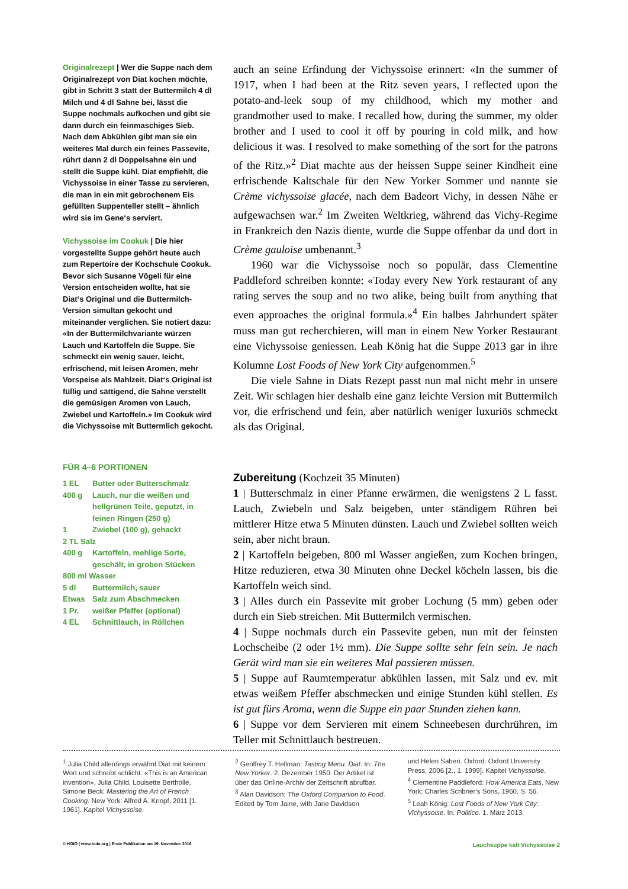Originalrezept | Wer die Suppe nach dem Originalrezept von Diat kochen möchte, gibt in Schritt 3 statt der Buttermilch 4 dl Milch und 4 dl Sahne bei, lässt die Suppe nochmals aufkochen und gibt sie dann durch ein feinmaschiges Sieb. Nach dem Abkühlen gibt man sie ein weiteres Mal durch ein feines Passevite, rührt dann 2 dl Doppelsahne ein und stellt die Suppe kühl. Diat empfiehlt, die Vichyssoise in einer Tasse zu servieren, die man in ein mit gebrochenem Eis gefüllten Suppenteller stellt – ähnlich wird sie im Gene‘s serviert.
Vichyssoise im Cookuk | Die hier vorgestellte Suppe gehört heute auch zum Repertoire der Kochschule Cookuk. Bevor sich Susanne Vögeli für eine Version entscheiden wollte, hat sie Diat‘s Original und die Buttermilch-Version simultan gekocht und miteinander verglichen. Sie notiert dazu: «In der Buttermilchvariante würzen Lauch und Kartoffeln die Suppe. Sie schmeckt ein wenig sauer, leicht, erfrischend, mit leisen Aromen, mehr Vorspeise als Mahlzeit. Diat‘s Original ist füllig und sättigend, die Sahne verstellt die gemüsigen Aromen von Lauch, Zwiebel und Kartoffeln.» Im Cookuk wird die Vichyssoise mit Buttermlich gekocht.
FÜR 4–6 PORTIONEN
| 1 EL | Butter oder Butterschmalz |
| 400 g | Lauch, nur die weißen und hellgrünen Teile, geputzt, in feinen Ringen (250 g) |
| 1 | Zwiebel (100 g), gehackt |
| 2 TL Salz | |
| 400 g | Kartoffeln, mehlige Sorte, geschält, in groben Stücken |
| 800 ml Wasser | |
| 5 dl | Buttermilch, sauer |
| Etwas | Salz zum Abschmecken |
| 1 Pr. | weißer Pfeffer (optional) |
| 4 EL | Schnittlauch, in Röllchen |
auch an seine Erfindung der Vichyssoise erinnert: «In the summer of 1917, when I had been at the Ritz seven years, I reflected upon the potato-and-leek soup of my childhood, which my mother and grandmother used to make. I recalled how, during the summer, my older brother and I used to cool it off by pouring in cold milk, and how delicious it was. I resolved to make something of the sort for the patrons of the Ritz.»<sup>2</sup> Diat machte aus der heissen Suppe seiner Kindheit eine erfrischende Kaltschale für den New Yorker Sommer und nannte sie Crème vichyssoise glacée, nach dem Badeort Vichy, in dessen Nähe er aufgewachsen war.<sup>2</sup> Im Zweiten Weltkrieg, während das Vichy-Regime in Frankreich den Nazis diente, wurde die Suppe offenbar da und dort in Crème gauloise umbenannt.<sup>3</sup>
1960 war die Vichyssoise noch so populär, dass Clementine Paddleford schreiben konnte: «Today every New York restaurant of any rating serves the soup and no two alike, being built from anything that even approaches the original formula.»<sup>4</sup> Ein halbes Jahrhundert später muss man gut recherchieren, will man in einem New Yorker Restaurant eine Vichyssoise geniessen. Leah König hat die Suppe 2013 gar in ihre Kolumne Lost Foods of New York City aufgenommen.<sup>5</sup>
Die viele Sahne in Diats Rezept passt nun mal nicht mehr in unsere Zeit. Wir schlagen hier deshalb eine ganz leichte Version mit Buttermilch vor, die erfrischend und fein, aber natürlich weniger luxuriös schmeckt als das Original.
Zubereitung (Kochzeit 35 Minuten)
1 | Butterschmalz in einer Pfanne erwärmen, die wenigstens 2 L fasst. Lauch, Zwiebeln und Salz beigeben, unter ständigem Rühren bei mittlerer Hitze etwa 5 Minuten dünsten. Lauch und Zwiebel sollten weich sein, aber nicht braun.
2 | Kartoffeln beigeben, 800 ml Wasser angießen, zum Kochen bringen, Hitze reduzieren, etwa 30 Minuten ohne Deckel köcheln lassen, bis die Kartoffeln weich sind.
3 | Alles durch ein Passevite mit grober Lochung (5 mm) geben oder durch ein Sieb streichen. Mit Buttermilch vermischen.
4 | Suppe nochmals durch ein Passevite geben, nun mit der feinsten Lochscheibe (2 oder 1½ mm). Die Suppe sollte sehr fein sein. Je nach Gerät wird man sie ein weiteres Mal passieren müssen.
5 | Suppe auf Raumtemperatur abkühlen lassen, mit Salz und ev. mit etwas weißem Pfeffer abschmecken und einige Stunden kühl stellen. Es ist gut fürs Aroma, wenn die Suppe ein paar Stunden ziehen kann.
6 | Suppe vor dem Servieren mit einem Schneebesen durchrühren, im Teller mit Schnittlauch bestreuen.
<sup>1</sup> Julia Child allerdings erwähnt Diat mit keinem Wort und schreibt schlicht: «This is an American invention». Julia Child, Louisette Bertholle, Simone Beck: Mastering the Art of French Cooking. New York: Alfred A. Knopf, 2011 [1. 1961]. Kapitel Vichyssoise.
<sup>2</sup> Geoffrey T. Hellman: Tasting Menu: Diat. In: The New Yorker. 2. Dezember 1950. Der Artikel ist über das Online-Archiv der Zeitschrift abrufbar.
<sup>3</sup> Alan Davidson: The Oxford Companion to Food. Edited by Tom Jaine, with Jane Davidson
und Helen Saberi. Oxford: Oxford University Press, 2006 [2., 1. 1999]. Kapitel Vichyssoise.
<sup>4</sup> Clementine Paddleford: How America Eats. New York: Charles Scribner‘s Sons, 1960. S. 56.
<sup>5</sup> Leah König: Lost Foods of New York City: Vichyssoise. In: Politico. 1. März 2013.
© HOIO | www.hoio.org | Erste Publikation am 19. November 2016 Lauchsuppe kalt Vichyssoise 2